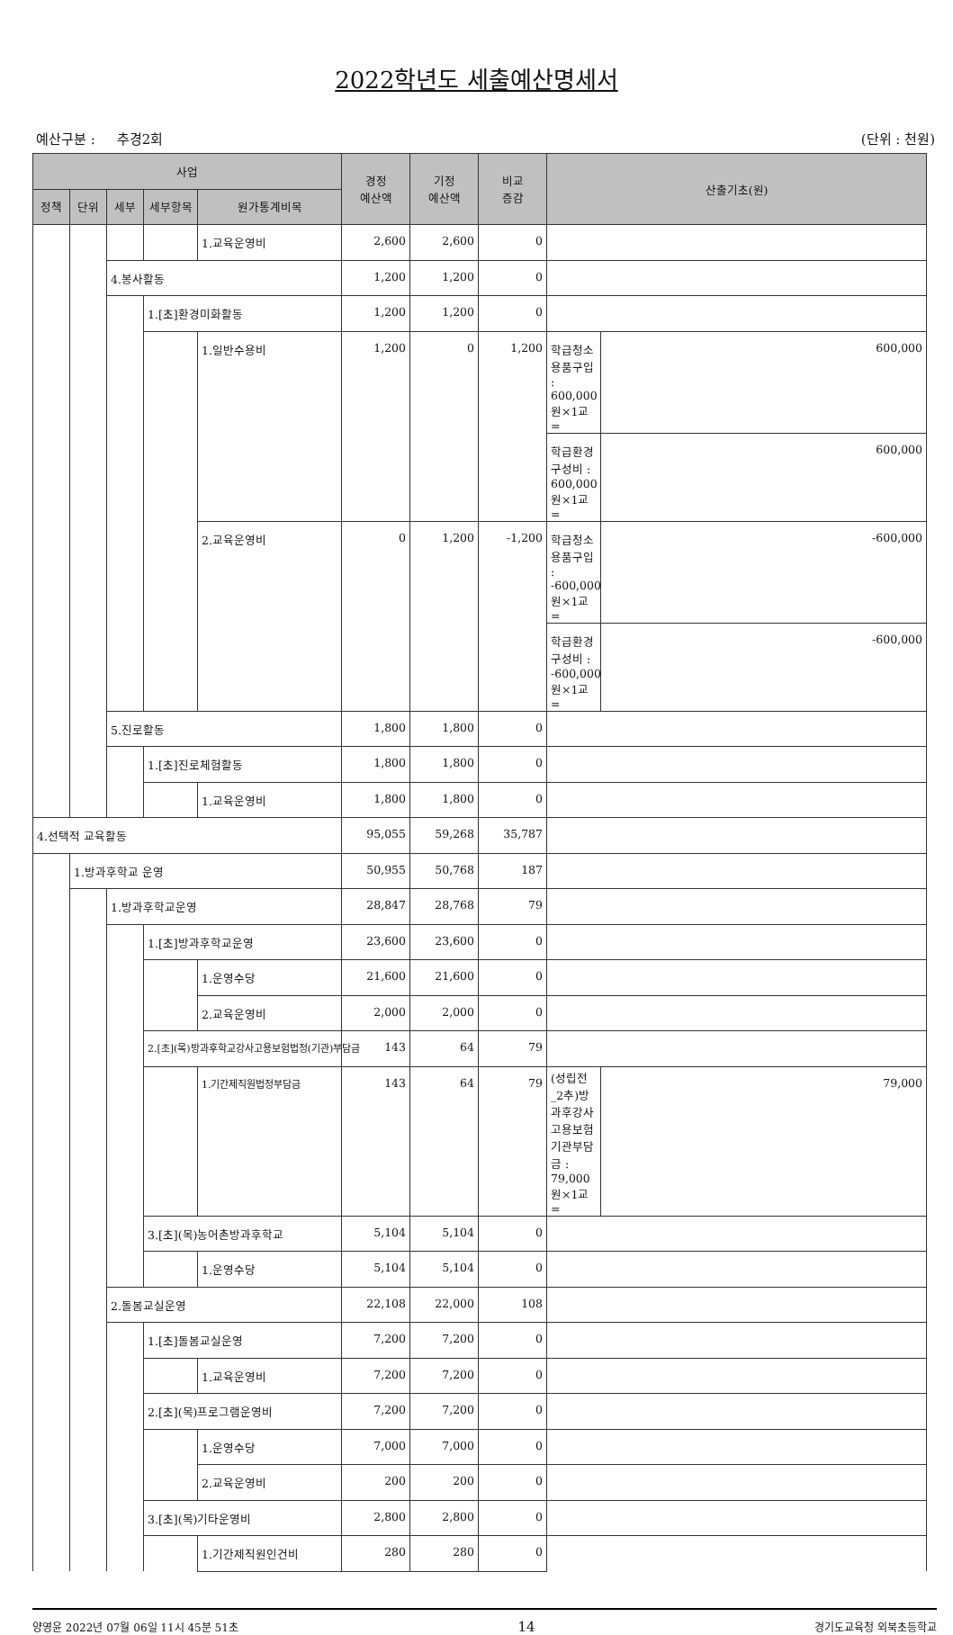2022학년도 세출예산명세서
예산구분 : 추경2회 (단위 : 천원)
| 사업 | | | | | 경정 예산액 | 기정 예산액 | 비교 증감 | 산출기초(원) | |
| --- | --- | --- | --- | --- | --- | --- | --- | --- | --- |
| 정책 | 단위 | 세부 | 세부항목 | 원가통계비목 | | | | | |
| | | | | 1.교육운영비 | 2,600 | 2,600 | 0 | | |
| | | 4.봉사활동 | | | 1,200 | 1,200 | 0 | | |
| | | | 1.[초]환경미화활동 | | 1,200 | 1,200 | 0 | | |
| | | | | 1.일반수용비 | 1,200 | 0 | 1,200 | 학급청소용품구입 : 600,000원×1교= | 600,000 |
| | | | | | | | | 학급환경구성비 : 600,000원×1교= | 600,000 |
| | | | | 2.교육운영비 | 0 | 1,200 | -1,200 | 학급청소용품구입 : -600,000원×1교= | -600,000 |
| | | | | | | | | 학급환경구성비 : -600,000원×1교= | -600,000 |
| | | 5.진로활동 | | | 1,800 | 1,800 | 0 | | |
| | | | 1.[초]진로체험활동 | | 1,800 | 1,800 | 0 | | |
| | | | | 1.교육운영비 | 1,800 | 1,800 | 0 | | |
| 4.선택적 교육활동 | | | | | 95,055 | 59,268 | 35,787 | | |
| | 1.방과후학교 운영 | | | | 50,955 | 50,768 | 187 | | |
| | | 1.방과후학교운영 | | | 28,847 | 28,768 | 79 | | |
| | | | 1.[초]방과후학교운영 | | 23,600 | 23,600 | 0 | | |
| | | | | 1.운영수당 | 21,600 | 21,600 | 0 | | |
| | | | | 2.교육운영비 | 2,000 | 2,000 | 0 | | |
| | | | 2.[초](목)방과후학교강사고용보험법정(기관)부담금 | | 143 | 64 | 79 | | |
| | | | | 1.기간제직원법정부담금 | 143 | 64 | 79 | (성립전_2추)방과후강사고용보험 기관부담금 : 79,000원×1교= | 79,000 |
| | | | 3.[초](목)농어촌방과후학교 | | 5,104 | 5,104 | 0 | | |
| | | | | 1.운영수당 | 5,104 | 5,104 | 0 | | |
| | | 2.돌봄교실운영 | | | 22,108 | 22,000 | 108 | | |
| | | | 1.[초]돌봄교실운영 | | 7,200 | 7,200 | 0 | | |
| | | | | 1.교육운영비 | 7,200 | 7,200 | 0 | | |
| | | | 2.[초](목)프로그램운영비 | | 7,200 | 7,200 | 0 | | |
| | | | | 1.운영수당 | 7,000 | 7,000 | 0 | | |
| | | | | 2.교육운영비 | 200 | 200 | 0 | | |
| | | | 3.[초](목)기타운영비 | | 2,800 | 2,800 | 0 | | |
| | | | | 1.기간제직원인건비 | 280 | 280 | 0 | | |
양영윤 2022년 07월 06일 11시 45분 51초 14 경기도교육청 외북초등학교